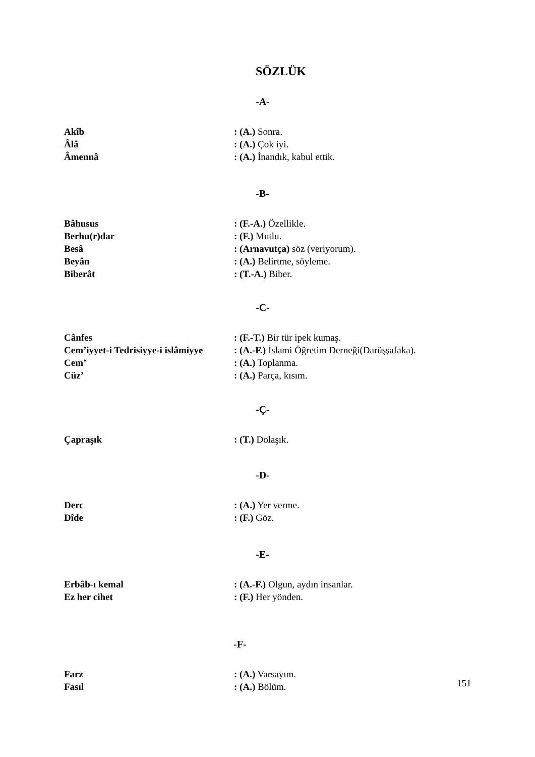SÖZLÜK
-A-
Akîb: (A.) Sonra.
Âlâ: (A.) Çok iyi.
Âmennâ: (A.) İnandık, kabul ettik.
-B-
Bâhusus: (F.-A.) Özellikle.
Berhu(r)dar: (F.) Mutlu.
Besâ: (Arnavutça) söz (veriyorum).
Beyân: (A.) Belirtme, söyleme.
Biberât: (T.-A.) Biber.
-C-
Cânfes: (F.-T.) Bir tür ipek kumaş.
Cem’iyyet-i Tedrisiyye-i islâmiyye: (A.-F.) İslami Öğretim Derneği(Darüşşafaka).
Cem’: (A.) Toplanma.
Cüz’: (A.) Parça, kısım.
-Ç-
Çapraşık: (T.) Dolaşık.
-D-
Derc: (A.) Yer verme.
Dîde: (F.) Göz.
-E-
Erbâb-ı kemal: (A.-F.) Olgun, aydın insanlar.
Ez her cihet: (F.) Her yönden.
-F-
Farz: (A.) Varsayım.
Fasıl: (A.) Bölüm.
151